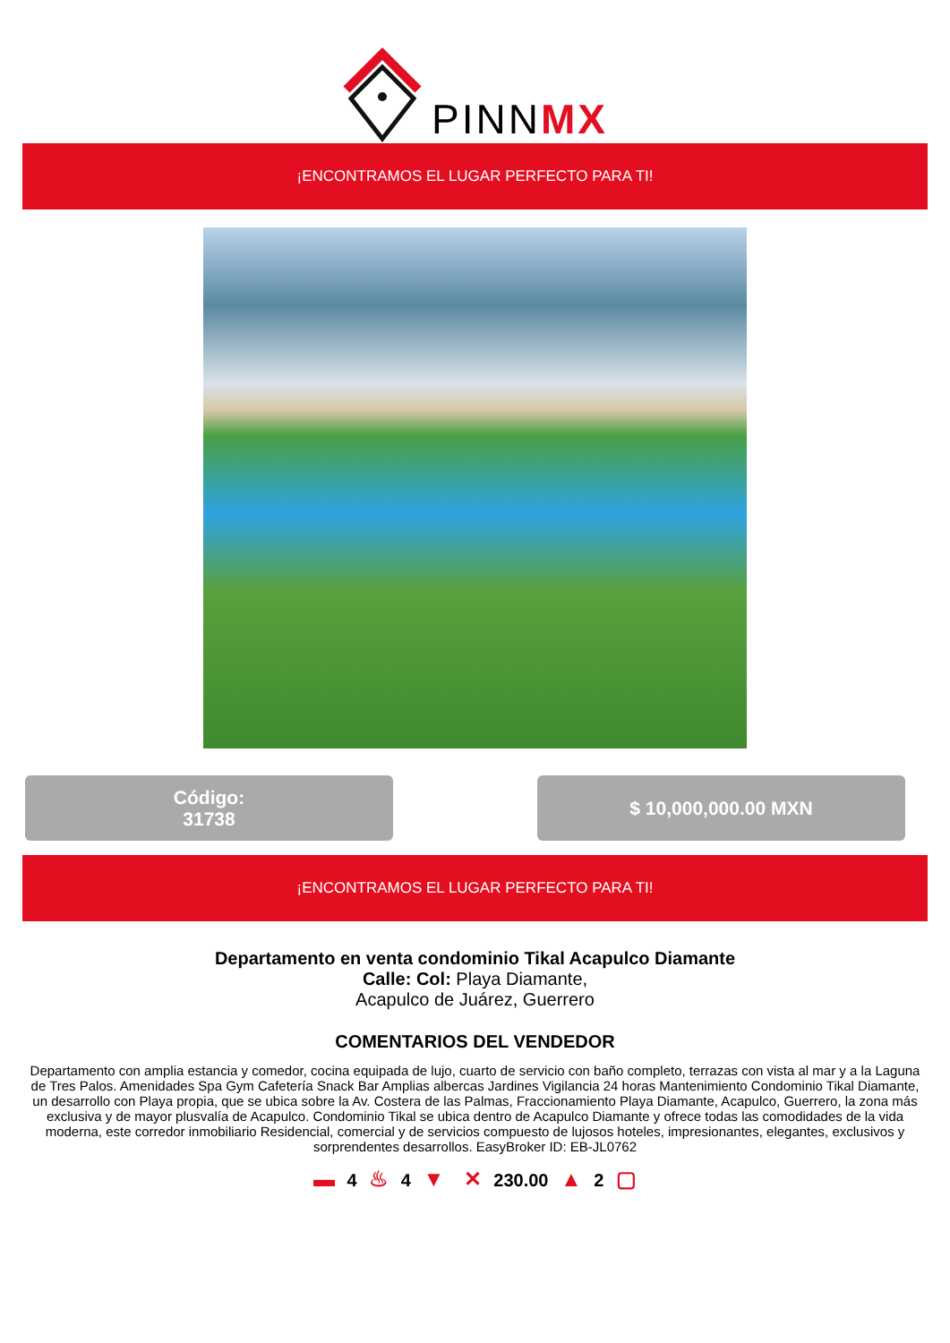PINNMX
¡ENCONTRAMOS EL LUGAR PERFECTO PARA TI!
Código:
31738
$ 10,000,000.00 MXN
¡ENCONTRAMOS EL LUGAR PERFECTO PARA TI!
Departamento en venta condominio Tikal Acapulco Diamante
Calle: Col: Playa Diamante,
Acapulco de Juárez, Guerrero
COMENTARIOS DEL VENDEDOR
Departamento con amplia estancia y comedor, cocina equipada de lujo, cuarto de servicio con baño completo, terrazas con vista al mar y a la Laguna de Tres Palos. Amenidades Spa Gym Cafetería Snack Bar Amplias albercas Jardines Vigilancia 24 horas Mantenimiento Condominio Tikal Diamante, un desarrollo con Playa propia, que se ubica sobre la Av. Costera de las Palmas, Fraccionamiento Playa Diamante, Acapulco, Guerrero, la zona más exclusiva y de mayor plusvalía de Acapulco. Condominio Tikal se ubica dentro de Acapulco Diamante y ofrece todas las comodidades de la vida moderna, este corredor inmobiliario Residencial, comercial y de servicios compuesto de lujosos hoteles, impresionantes, elegantes, exclusivos y sorprendentes desarrollos. EasyBroker ID: EB-JL0762
▬ 4 ♨ 4 ▼ ✕ 230.00 ▲ 2 ▢